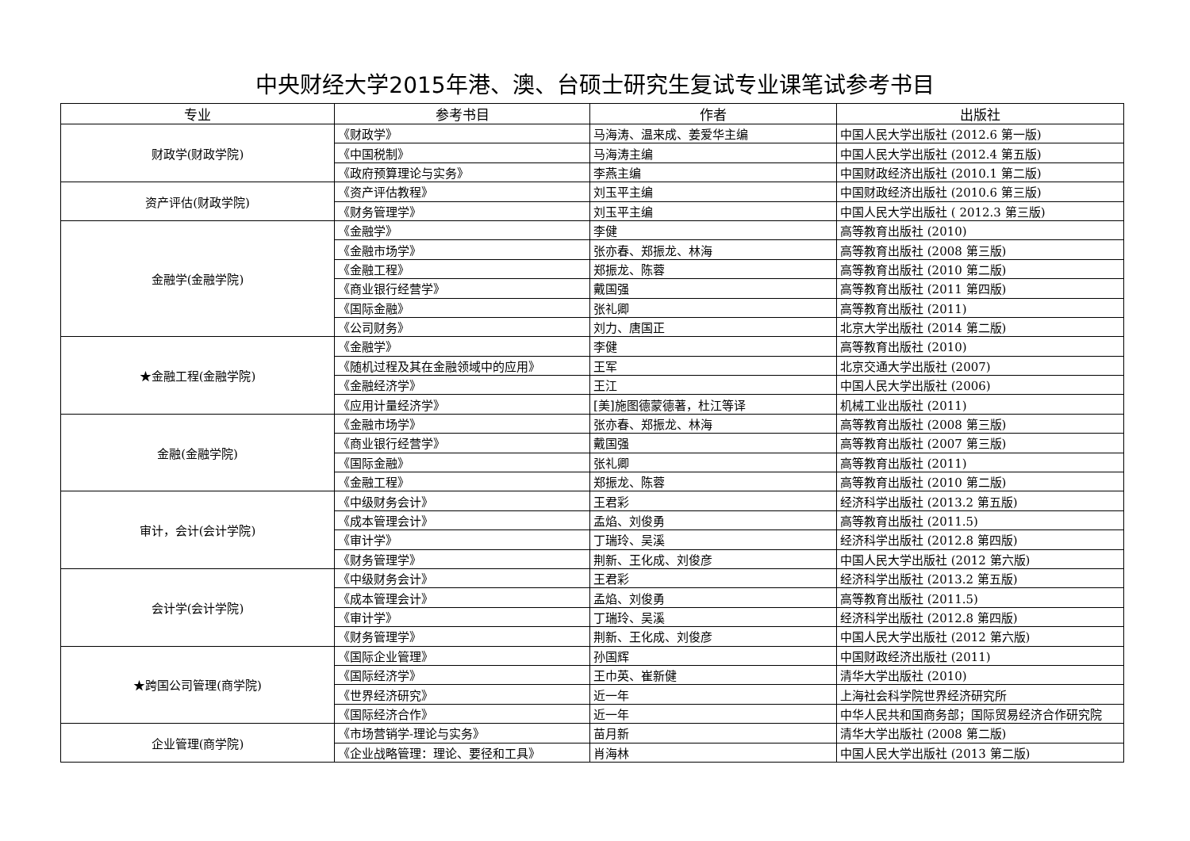中央财经大学2015年港、澳、台硕士研究生复试专业课笔试参考书目
| 专业 | 参考书目 | 作者 | 出版社 |
| --- | --- | --- | --- |
| 财政学(财政学院) | 《财政学》 | 马海涛、温来成、姜爱华主编 | 中国人民大学出版社 (2012.6 第一版) |
| | 《中国税制》 | 马海涛主编 | 中国人民大学出版社 (2012.4 第五版) |
| | 《政府预算理论与实务》 | 李燕主编 | 中国财政经济出版社 (2010.1 第二版) |
| 资产评估(财政学院) | 《资产评估教程》 | 刘玉平主编 | 中国财政经济出版社 (2010.6 第三版) |
| | 《财务管理学》 | 刘玉平主编 | 中国人民大学出版社 ( 2012.3 第三版) |
| 金融学(金融学院) | 《金融学》 | 李健 | 高等教育出版社 (2010) |
| | 《金融市场学》 | 张亦春、郑振龙、林海 | 高等教育出版社 (2008 第三版) |
| | 《金融工程》 | 郑振龙、陈蓉 | 高等教育出版社 (2010 第二版) |
| | 《商业银行经营学》 | 戴国强 | 高等教育出版社 (2011 第四版) |
| | 《国际金融》 | 张礼卿 | 高等教育出版社 (2011) |
| | 《公司财务》 | 刘力、唐国正 | 北京大学出版社 (2014 第二版) |
| ★金融工程(金融学院) | 《金融学》 | 李健 | 高等教育出版社 (2010) |
| | 《随机过程及其在金融领域中的应用》 | 王军 | 北京交通大学出版社 (2007) |
| | 《金融经济学》 | 王江 | 中国人民大学出版社 (2006) |
| | 《应用计量经济学》 | [美]施图德蒙德著，杜江等译 | 机械工业出版社 (2011) |
| 金融(金融学院) | 《金融市场学》 | 张亦春、郑振龙、林海 | 高等教育出版社 (2008 第三版) |
| | 《商业银行经营学》 | 戴国强 | 高等教育出版社 (2007 第三版) |
| | 《国际金融》 | 张礼卿 | 高等教育出版社 (2011) |
| | 《金融工程》 | 郑振龙、陈蓉 | 高等教育出版社 (2010 第二版) |
| 审计，会计(会计学院) | 《中级财务会计》 | 王君彩 | 经济科学出版社 (2013.2 第五版) |
| | 《成本管理会计》 | 孟焰、刘俊勇 | 高等教育出版社 (2011.5) |
| | 《审计学》 | 丁瑞玲、吴溪 | 经济科学出版社 (2012.8 第四版) |
| | 《财务管理学》 | 荆新、王化成、刘俊彦 | 中国人民大学出版社 (2012 第六版) |
| 会计学(会计学院) | 《中级财务会计》 | 王君彩 | 经济科学出版社 (2013.2 第五版) |
| | 《成本管理会计》 | 孟焰、刘俊勇 | 高等教育出版社 (2011.5) |
| | 《审计学》 | 丁瑞玲、吴溪 | 经济科学出版社 (2012.8 第四版) |
| | 《财务管理学》 | 荆新、王化成、刘俊彦 | 中国人民大学出版社 (2012 第六版) |
| ★跨国公司管理(商学院) | 《国际企业管理》 | 孙国辉 | 中国财政经济出版社 (2011) |
| | 《国际经济学》 | 王巾英、崔新健 | 清华大学出版社 (2010) |
| | 《世界经济研究》 | 近一年 | 上海社会科学院世界经济研究所 |
| | 《国际经济合作》 | 近一年 | 中华人民共和国商务部；国际贸易经济合作研究院 |
| 企业管理(商学院) | 《市场营销学-理论与实务》 | 苗月新 | 清华大学出版社 (2008 第二版) |
| | 《企业战略管理：理论、要径和工具》 | 肖海林 | 中国人民大学出版社 (2013 第二版) |